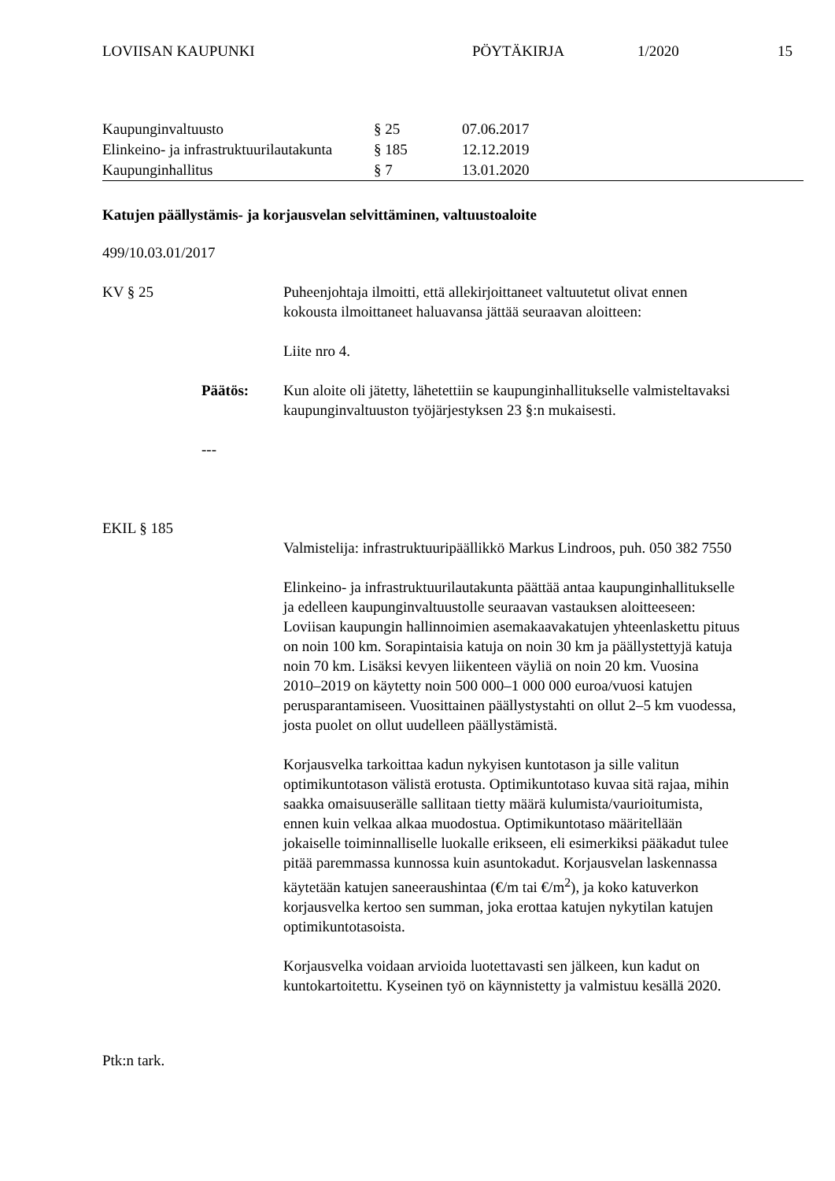LOVIISAN KAUPUNKI PÖYTÄKIRJA 1/2020 15
| Kaupunginvaltuusto | § 25 | 07.06.2017 |
| Elinkeino- ja infrastruktuurilautakunta | § 185 | 12.12.2019 |
| Kaupunginhallitus | § 7 | 13.01.2020 |
Katujen päällystämis- ja korjausvelan selvittäminen, valtuustoaloite
499/10.03.01/2017
KV § 25 Puheenjohtaja ilmoitti, että allekirjoittaneet valtuutetut olivat ennen kokousta ilmoittaneet haluavansa jättää seuraavan aloitteen:
Liite nro 4.
Päätös: Kun aloite oli jätetty, lähetettiin se kaupunginhallitukselle valmisteltavaksi kaupunginvaltuuston työjärjestyksen 23 §:n mukaisesti.
---
EKIL § 185
Valmistelija: infrastruktuuripäällikkö Markus Lindroos, puh. 050 382 7550
Elinkeino- ja infrastruktuurilautakunta päättää antaa kaupunginhallitukselle ja edelleen kaupunginvaltuustolle seuraavan vastauksen aloitteeseen: Loviisan kaupungin hallinnoimien asemakaavakatujen yhteenlaskettu pituus on noin 100 km. Sorapintaisia katuja on noin 30 km ja päällystettyjä katuja noin 70 km. Lisäksi kevyen liikenteen väyliä on noin 20 km. Vuosina 2010–2019 on käytetty noin 500 000–1 000 000 euroa/vuosi katujen perusparantamiseen. Vuosittainen päällystystahti on ollut 2–5 km vuodessa, josta puolet on ollut uudelleen päällystämistä.
Korjausvelka tarkoittaa kadun nykyisen kuntotason ja sille valitun optimikuntotason välistä erotusta. Optimikuntotaso kuvaa sitä rajaa, mihin saakka omaisuuserälle sallitaan tietty määrä kulumista/vaurioitumista, ennen kuin velkaa alkaa muodostua. Optimikuntotaso määritellään jokaiselle toiminnalliselle luokalle erikseen, eli esimerkiksi pääkadut tulee pitää paremmassa kunnossa kuin asuntokadut. Korjausvelan laskennassa käytetään katujen saneeraushintaa (€/m tai €/m<sup>2</sup>), ja koko katuverkon korjausvelka kertoo sen summan, joka erottaa katujen nykytilan katujen optimikuntotasoista.
Korjausvelka voidaan arvioida luotettavasti sen jälkeen, kun kadut on kuntokartoitettu. Kyseinen työ on käynnistetty ja valmistuu kesällä 2020.
Ptk:n tark.